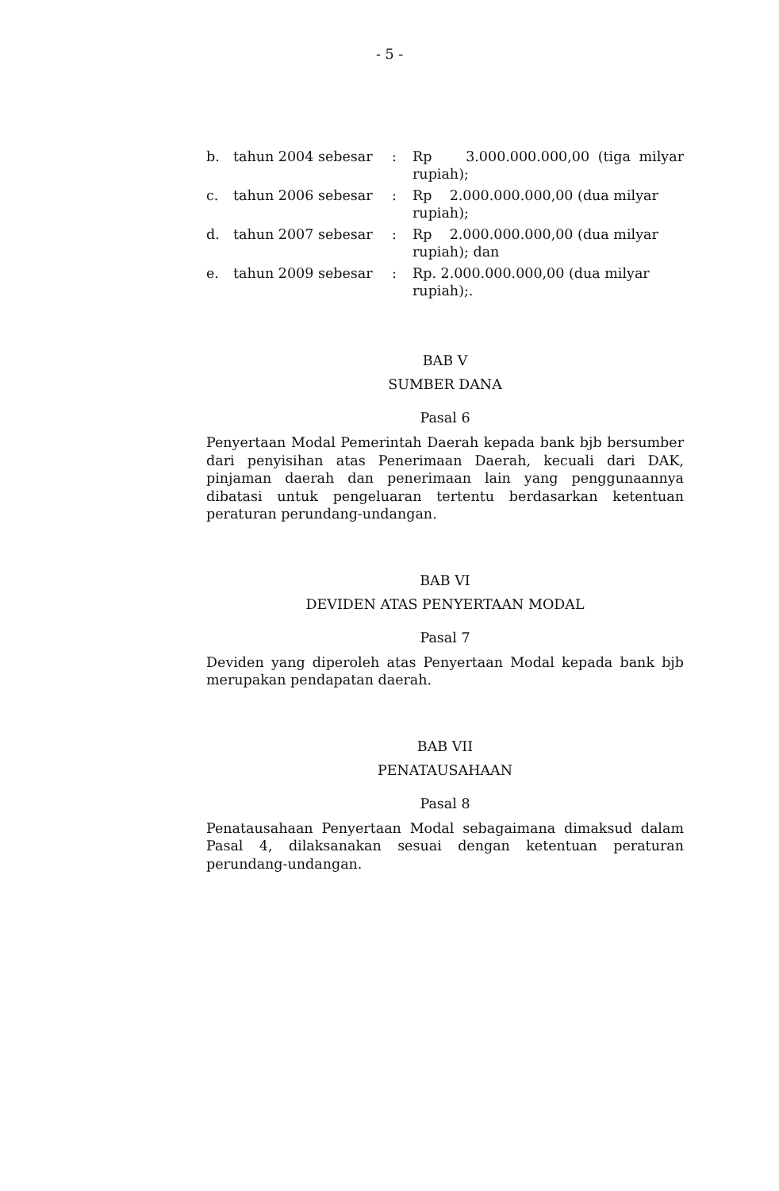- 5 -
| b. | tahun 2004 sebesar | : | Rp 3.000.000.000,00 (tiga milyar rupiah); |
| c. | tahun 2006 sebesar | : | Rp 2.000.000.000,00 (dua milyar rupiah); |
| d. | tahun 2007 sebesar | : | Rp 2.000.000.000,00 (dua milyar rupiah); dan |
| e. | tahun 2009 sebesar | : | Rp. 2.000.000.000,00 (dua milyar rupiah);. |
BAB V
SUMBER DANA
Pasal 6
Penyertaan Modal Pemerintah Daerah kepada bank bjb bersumber dari penyisihan atas Penerimaan Daerah, kecuali dari DAK, pinjaman daerah dan penerimaan lain yang penggunaannya dibatasi untuk pengeluaran tertentu berdasarkan ketentuan peraturan perundang-undangan.
BAB VI
DEVIDEN ATAS PENYERTAAN MODAL
Pasal 7
Deviden yang diperoleh atas Penyertaan Modal kepada bank bjb merupakan pendapatan daerah.
BAB VII
PENATAUSAHAAN
Pasal 8
Penatausahaan Penyertaan Modal sebagaimana dimaksud dalam Pasal 4, dilaksanakan sesuai dengan ketentuan peraturan perundang-undangan.